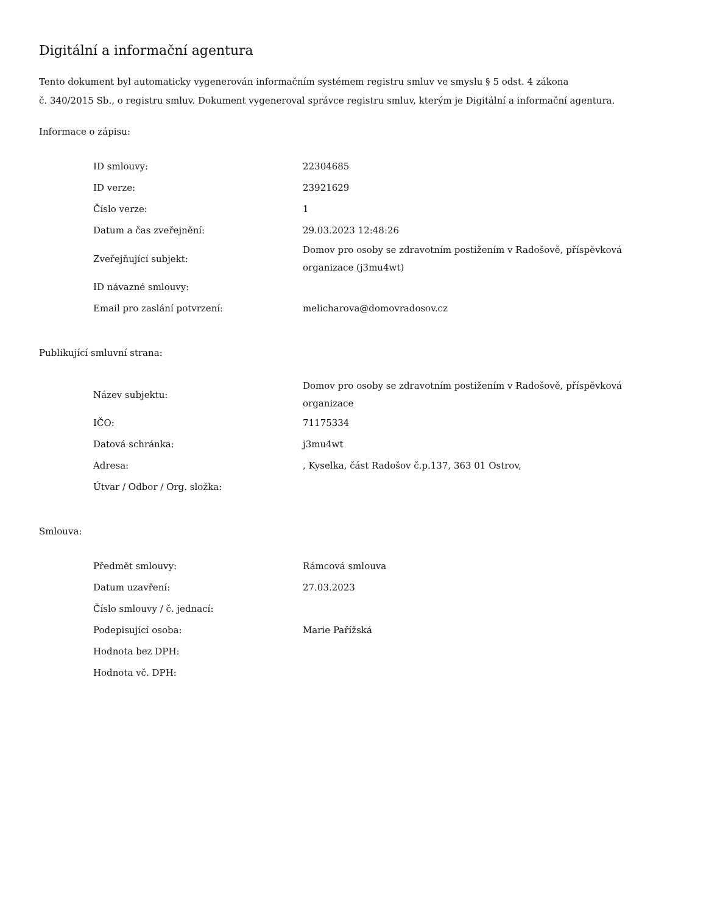Digitální a informační agentura
Tento dokument byl automaticky vygenerován informačním systémem registru smluv ve smyslu § 5 odst. 4 zákona
č. 340/2015 Sb., o registru smluv. Dokument vygeneroval správce registru smluv, kterým je Digitální a informační agentura.
Informace o zápisu:
| ID smlouvy: | 22304685 |
| ID verze: | 23921629 |
| Číslo verze: | 1 |
| Datum a čas zveřejnění: | 29.03.2023 12:48:26 |
| Zveřejňující subjekt: | Domov pro osoby se zdravotním postižením v Radošově, příspěvková organizace (j3mu4wt) |
| ID návazné smlouvy: | |
| Email pro zaslání potvrzení: | melicharova@domovradosov.cz |
Publikující smluvní strana:
| Název subjektu: | Domov pro osoby se zdravotním postižením v Radošově, příspěvková organizace |
| IČO: | 71175334 |
| Datová schránka: | j3mu4wt |
| Adresa: | , Kyselka, část Radošov č.p.137, 363 01 Ostrov, |
| Útvar / Odbor / Org. složka: | |
Smlouva:
| Předmět smlouvy: | Rámcová smlouva |
| Datum uzavření: | 27.03.2023 |
| Číslo smlouvy / č. jednací: | |
| Podepisující osoba: | Marie Pařížská |
| Hodnota bez DPH: | |
| Hodnota vč. DPH: | |